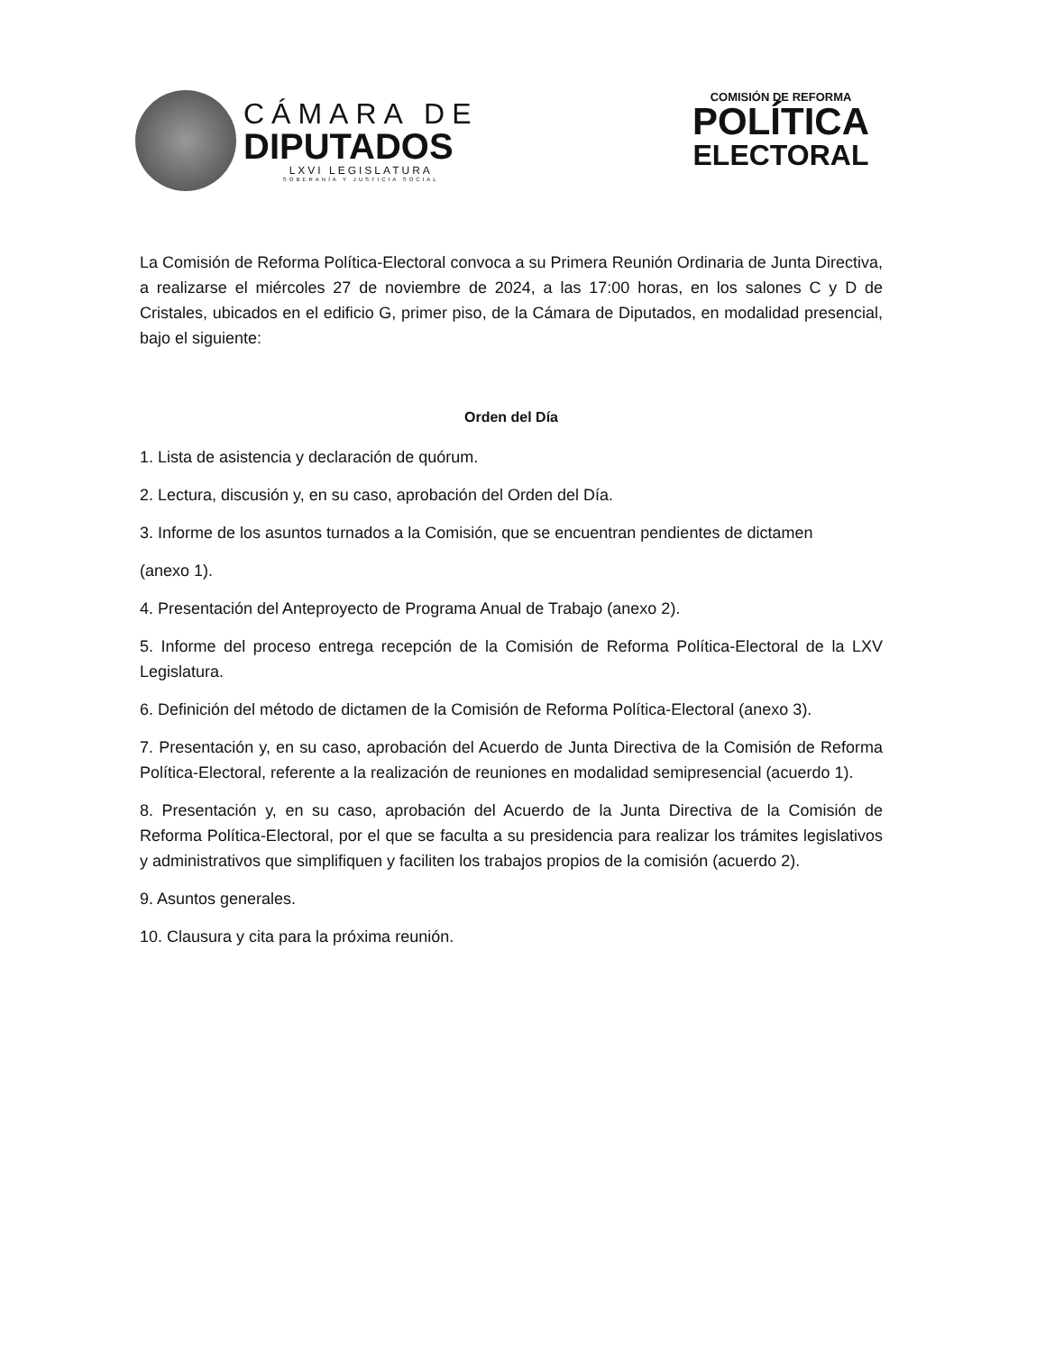CÁMARA DE
DIPUTADOS
LXVI LEGISLATURA
SOBERANÍA Y JUSTICIA SOCIAL
COMISIÓN DE REFORMA
POLÍTICA
ELECTORAL
La Comisión de Reforma Política-Electoral convoca a su Primera Reunión Ordinaria de Junta Directiva, a realizarse el miércoles 27 de noviembre de 2024, a las 17:00 horas, en los salones C y D de Cristales, ubicados en el edificio G, primer piso, de la Cámara de Diputados, en modalidad presencial, bajo el siguiente:
Orden del Día
1. Lista de asistencia y declaración de quórum.
2. Lectura, discusión y, en su caso, aprobación del Orden del Día.
3. Informe de los asuntos turnados a la Comisión, que se encuentran pendientes de dictamen
(anexo 1).
4. Presentación del Anteproyecto de Programa Anual de Trabajo (anexo 2).
5. Informe del proceso entrega recepción de la Comisión de Reforma Política-Electoral de la LXV Legislatura.
6. Definición del método de dictamen de la Comisión de Reforma Política-Electoral (anexo 3).
7. Presentación y, en su caso, aprobación del Acuerdo de Junta Directiva de la Comisión de Reforma Política-Electoral, referente a la realización de reuniones en modalidad semipresencial (acuerdo 1).
8. Presentación y, en su caso, aprobación del Acuerdo de la Junta Directiva de la Comisión de Reforma Política-Electoral, por el que se faculta a su presidencia para realizar los trámites legislativos y administrativos que simplifiquen y faciliten los trabajos propios de la comisión (acuerdo 2).
9. Asuntos generales.
10. Clausura y cita para la próxima reunión.